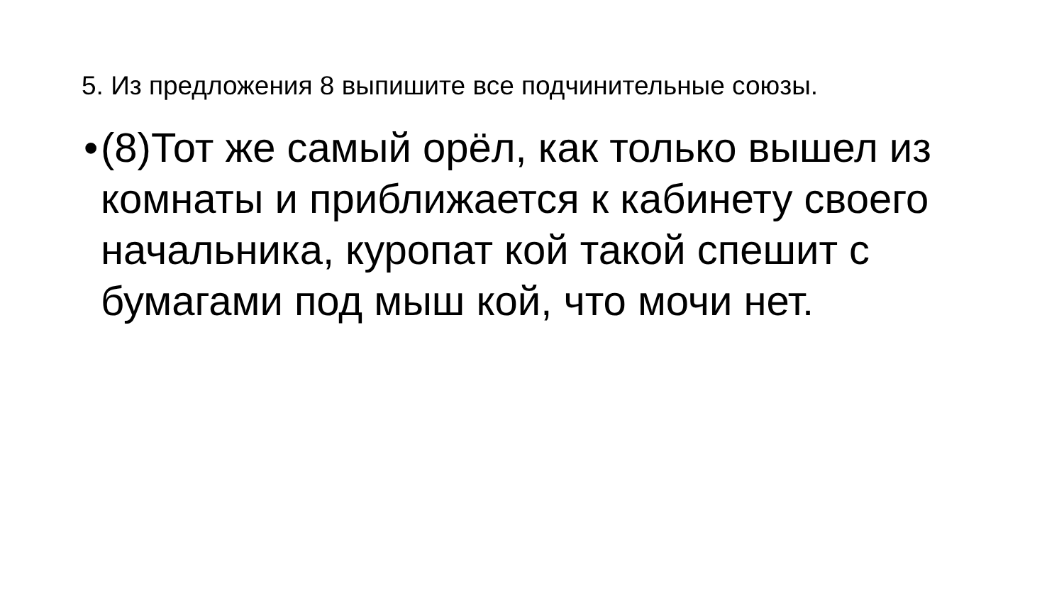5. Из предложения 8 выпишите все подчинительные союзы.
•
(8)Тот же самый орёл, как только вышел из комнаты и приближается к кабинету своего начальника, куропат кой такой спешит с бумагами под мыш кой, что мочи нет.